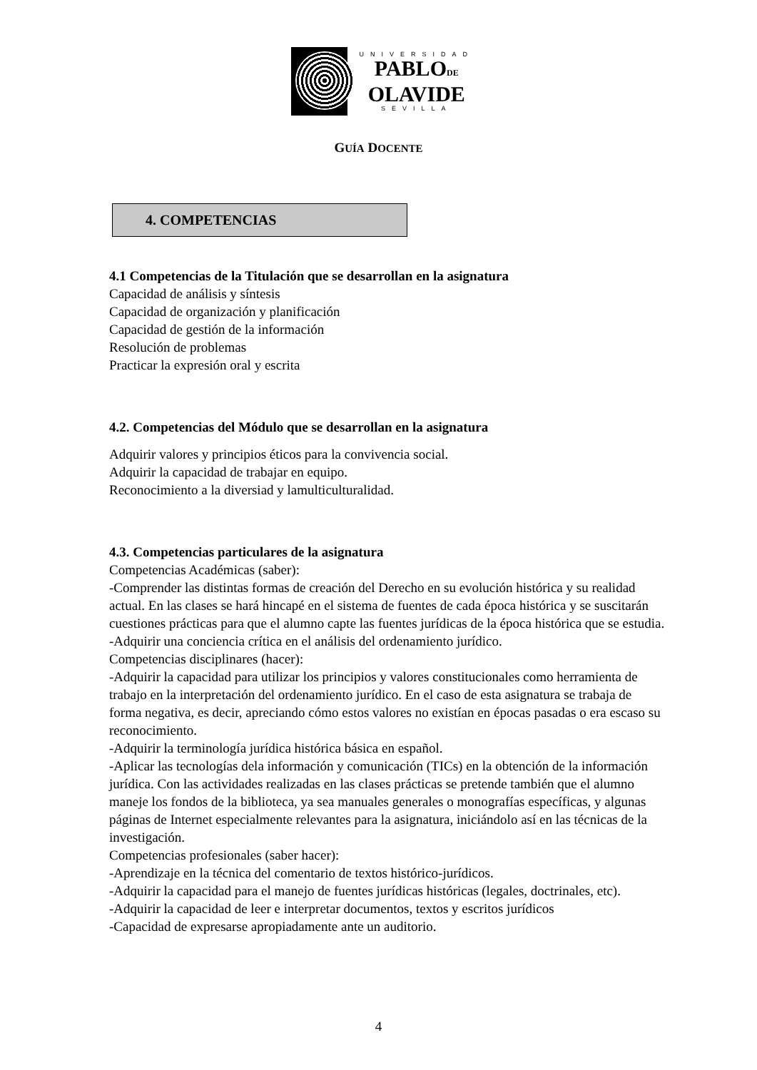UNIVERSIDAD
PABLODE
OLAVIDE
SEVILLA
GUÍA DOCENTE
4. COMPETENCIAS
4.1 Competencias de la Titulación que se desarrollan en la asignatura
Capacidad de análisis y síntesis
Capacidad de organización y planificación
Capacidad de gestión de la información
Resolución de problemas
Practicar la expresión oral y escrita
4.2. Competencias del Módulo que se desarrollan en la asignatura
Adquirir valores y principios éticos para la convivencia social.
Adquirir la capacidad de trabajar en equipo.
Reconocimiento a la diversiad y lamulticulturalidad.
4.3. Competencias particulares de la asignatura
Competencias Académicas (saber):
-Comprender las distintas formas de creación del Derecho en su evolución histórica y su realidad actual. En las clases se hará hincapé en el sistema de fuentes de cada época histórica y se suscitarán cuestiones prácticas para que el alumno capte las fuentes jurídicas de la época histórica que se estudia.
-Adquirir una conciencia crítica en el análisis del ordenamiento jurídico.
Competencias disciplinares (hacer):
-Adquirir la capacidad para utilizar los principios y valores constitucionales como herramienta de trabajo en la interpretación del ordenamiento jurídico. En el caso de esta asignatura se trabaja de forma negativa, es decir, apreciando cómo estos valores no existían en épocas pasadas o era escaso su reconocimiento.
-Adquirir la terminología jurídica histórica básica en español.
-Aplicar las tecnologías dela información y comunicación (TICs) en la obtención de la información jurídica. Con las actividades realizadas en las clases prácticas se pretende también que el alumno maneje los fondos de la biblioteca, ya sea manuales generales o monografías específicas, y algunas páginas de Internet especialmente relevantes para la asignatura, iniciándolo así en las técnicas de la investigación.
Competencias profesionales (saber hacer):
-Aprendizaje en la técnica del comentario de textos histórico-jurídicos.
-Adquirir la capacidad para el manejo de fuentes jurídicas históricas (legales, doctrinales, etc).
-Adquirir la capacidad de leer e interpretar documentos, textos y escritos jurídicos
-Capacidad de expresarse apropiadamente ante un auditorio.
4